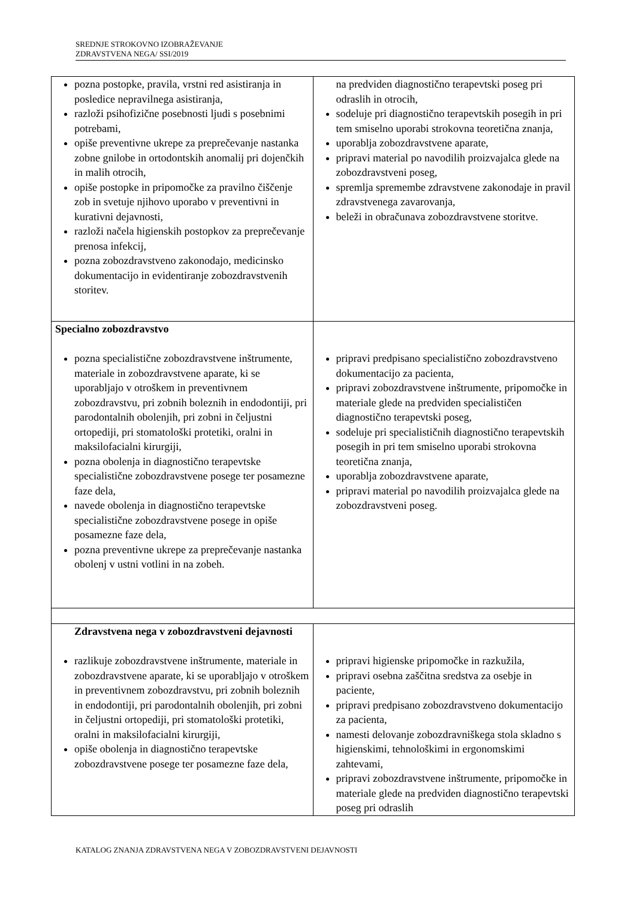SREDNJE STROKOVNO IZOBRAŽEVANJE
ZDRAVSTVENA NEGA/ SSI/2019
| pozna postopke, pravila, vrstni red asistiranja in posledice nepravilnega asistiranja, razloži psihofizične posebnosti ljudi s posebnimi potrebami, opiše preventivne ukrepe za preprečevanje nastanka zobne gnilobe in ortodontskih anomalij pri dojenčkih in malih otrocih, opiše postopke in pripomočke za pravilno čiščenje zob in svetuje njihovo uporabo v preventivni in kurativni dejavnosti, razloži načela higienskih postopkov za preprečevanje prenosa infekcij, pozna zobozdravstveno zakonodajo, medicinsko dokumentacijo in evidentiranje zobozdravstvenih storitev. | na predviden diagnostično terapevtski poseg pri odraslih in otrocih, sodeluje pri diagnostično terapevtskih posegih in pri tem smiselno uporabi strokovna teoretična znanja, uporablja zobozdravstvene aparate, pripravi material po navodilih proizvajalca glede na zobozdravstveni poseg, spremlja spremembe zdravstvene zakonodaje in pravil zdravstvenega zavarovanja, beleži in obračunava zobozdravstvene storitve. |
| Specialno zobozdravstvo pozna specialistične zobozdravstvene inštrumente, materiale in zobozdravstvene aparate, ki se uporabljajo v otroškem in preventivnem zobozdravstvu, pri zobnih boleznih in endodontiji, pri parodontalnih obolenjih, pri zobni in čeljustni ortopediji, pri stomatološki protetiki, oralni in maksilofacialni kirurgiji, pozna obolenja in diagnostično terapevtske specialistične zobozdravstvene posege ter posamezne faze dela, navede obolenja in diagnostično terapevtske specialistične zobozdravstvene posege in opiše posamezne faze dela, pozna preventivne ukrepe za preprečevanje nastanka obolenj v ustni votlini in na zobeh. | pripravi predpisano specialistično zobozdravstveno dokumentacijo za pacienta, pripravi zobozdravstvene inštrumente, pripomočke in materiale glede na predviden specialističen diagnostično terapevtski poseg, sodeluje pri specialističnih diagnostično terapevtskih posegih in pri tem smiselno uporabi strokovna teoretična znanja, uporablja zobozdravstvene aparate, pripravi material po navodilih proizvajalca glede na zobozdravstveni poseg. |
| Zdravstvena nega v zobozdravstveni dejavnosti razlikuje zobozdravstvene inštrumente, materiale in zobozdravstvene aparate, ki se uporabljajo v otroškem in preventivnem zobozdravstvu, pri zobnih boleznih in endodontiji, pri parodontalnih obolenjih, pri zobni in čeljustni ortopediji, pri stomatološki protetiki, oralni in maksilofacialni kirurgiji, opiše obolenja in diagnostično terapevtske zobozdravstvene posege ter posamezne faze dela, | pripravi higienske pripomočke in razkužila, pripravi osebna zaščitna sredstva za osebje in paciente, pripravi predpisano zobozdravstveno dokumentacijo za pacienta, namesti delovanje zobozdravniškega stola skladno s higienskimi, tehnološkimi in ergonomskimi zahtevami, pripravi zobozdravstvene inštrumente, pripomočke in materiale glede na predviden diagnostično terapevtski poseg pri odraslih |
KATALOG ZNANJA ZDRAVSTVENA NEGA V ZOBOZDRAVSTVENI DEJAVNOSTI